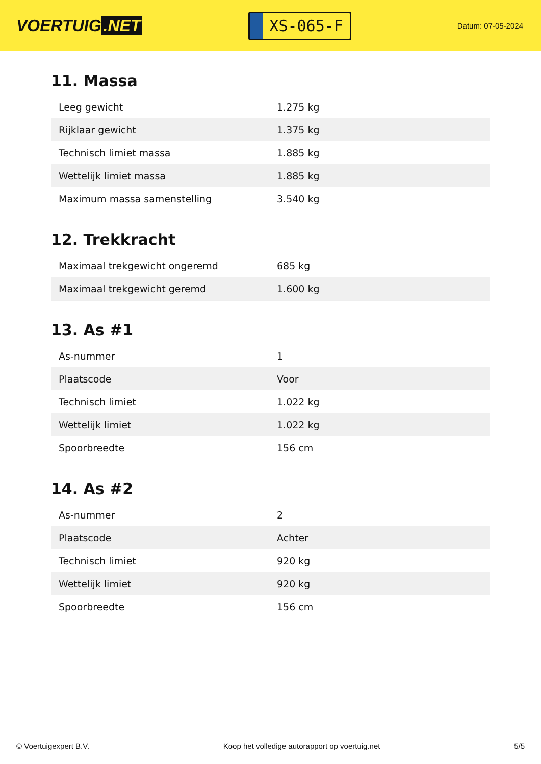VOERTUIG.NET
XS-065-F
Datum: 07-05-2024
11. Massa
| Leeg gewicht | 1.275 kg |
| Rijklaar gewicht | 1.375 kg |
| Technisch limiet massa | 1.885 kg |
| Wettelijk limiet massa | 1.885 kg |
| Maximum massa samenstelling | 3.540 kg |
12. Trekkracht
| Maximaal trekgewicht ongeremd | 685 kg |
| Maximaal trekgewicht geremd | 1.600 kg |
13. As #1
| As-nummer | 1 |
| Plaatscode | Voor |
| Technisch limiet | 1.022 kg |
| Wettelijk limiet | 1.022 kg |
| Spoorbreedte | 156 cm |
14. As #2
| As-nummer | 2 |
| Plaatscode | Achter |
| Technisch limiet | 920 kg |
| Wettelijk limiet | 920 kg |
| Spoorbreedte | 156 cm |
© Voertuigexpert B.V. Koop het volledige autorapport op voertuig.net 5/5